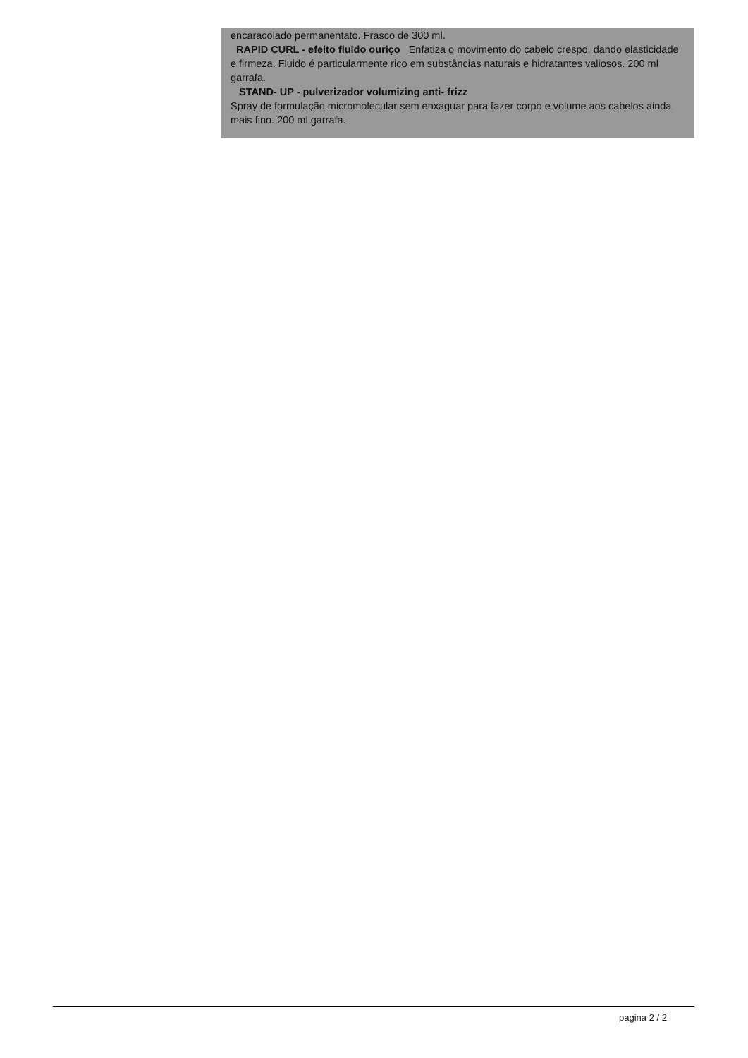encaracolado permanentato. Frasco de 300 ml.
RAPID CURL - efeito fluido ouriço Enfatiza o movimento do cabelo crespo, dando elasticidade e firmeza. Fluido é particularmente rico em substâncias naturais e hidratantes valiosos. 200 ml garrafa.
STAND- UP - pulverizador volumizing anti- frizz
Spray de formulação micromolecular sem enxaguar para fazer corpo e volume aos cabelos ainda mais fino. 200 ml garrafa.
pagina 2 / 2